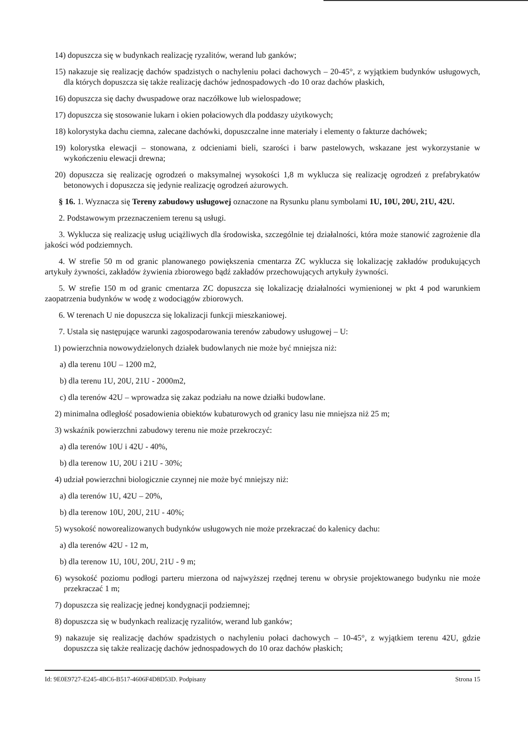14) dopuszcza się w budynkach realizację ryzalitów, werand lub ganków;
15) nakazuje się realizację dachów spadzistych o nachyleniu połaci dachowych – 20-45°, z wyjątkiem budynków usługowych, dla których dopuszcza się także realizację dachów jednospadowych -do 10 oraz dachów płaskich,
16) dopuszcza się dachy dwuspadowe oraz naczółkowe lub wielospadowe;
17) dopuszcza się stosowanie lukarn i okien połaciowych dla poddaszy użytkowych;
18) kolorystyka dachu ciemna, zalecane dachówki, dopuszczalne inne materiały i elementy o fakturze dachówek;
19) kolorystka elewacji – stonowana, z odcieniami bieli, szarości i barw pastelowych, wskazane jest wykorzystanie w wykończeniu elewacji drewna;
20) dopuszcza się realizację ogrodzeń o maksymalnej wysokości 1,8 m wyklucza się realizację ogrodzeń z prefabrykatów betonowych i dopuszcza się jedynie realizację ogrodzeń ażurowych.
§ 16. 1. Wyznacza się Tereny zabudowy usługowej oznaczone na Rysunku planu symbolami 1U, 10U, 20U, 21U, 42U.
2. Podstawowym przeznaczeniem terenu są usługi.
3. Wyklucza się realizację usług uciążliwych dla środowiska, szczególnie tej działalności, która może stanowić zagrożenie dla jakości wód podziemnych.
4. W strefie 50 m od granic planowanego powiększenia cmentarza ZC wyklucza się lokalizację zakładów produkujących artykuły żywności, zakładów żywienia zbiorowego bądź zakładów przechowujących artykuły żywności.
5. W strefie 150 m od granic cmentarza ZC dopuszcza się lokalizację działalności wymienionej w pkt 4 pod warunkiem zaopatrzenia budynków w wodę z wodociągów zbiorowych.
6. W terenach U nie dopuszcza się lokalizacji funkcji mieszkaniowej.
7. Ustala się następujące warunki zagospodarowania terenów zabudowy usługowej – U:
1) powierzchnia nowowydzielonych działek budowlanych nie może być mniejsza niż:
a) dla terenu 10U – 1200 m2,
b) dla terenu 1U, 20U, 21U - 2000m2,
c) dla terenów 42U – wprowadza się zakaz podziału na nowe działki budowlane.
2) minimalna odległość posadowienia obiektów kubaturowych od granicy lasu nie mniejsza niż 25 m;
3) wskaźnik powierzchni zabudowy terenu nie może przekroczyć:
a) dla terenów 10U i 42U - 40%,
b) dla terenow 1U, 20U i 21U - 30%;
4) udział powierzchni biologicznie czynnej nie może być mniejszy niż:
a) dla terenów 1U, 42U – 20%,
b) dla terenow 10U, 20U, 21U - 40%;
5) wysokość noworealizowanych budynków usługowych nie może przekraczać do kalenicy dachu:
a) dla terenów 42U - 12 m,
b) dla terenow 1U, 10U, 20U, 21U - 9 m;
6) wysokość poziomu podłogi parteru mierzona od najwyższej rzędnej terenu w obrysie projektowanego budynku nie może przekraczać 1 m;
7) dopuszcza się realizację jednej kondygnacji podziemnej;
8) dopuszcza się w budynkach realizację ryzalitów, werand lub ganków;
9) nakazuje się realizację dachów spadzistych o nachyleniu połaci dachowych – 10-45°, z wyjątkiem terenu 42U, gdzie dopuszcza się także realizację dachów jednospadowych do 10 oraz dachów płaskich;
Id: 9E0E9727-E245-4BC6-B517-4606F4D8D53D. Podpisany Strona 15